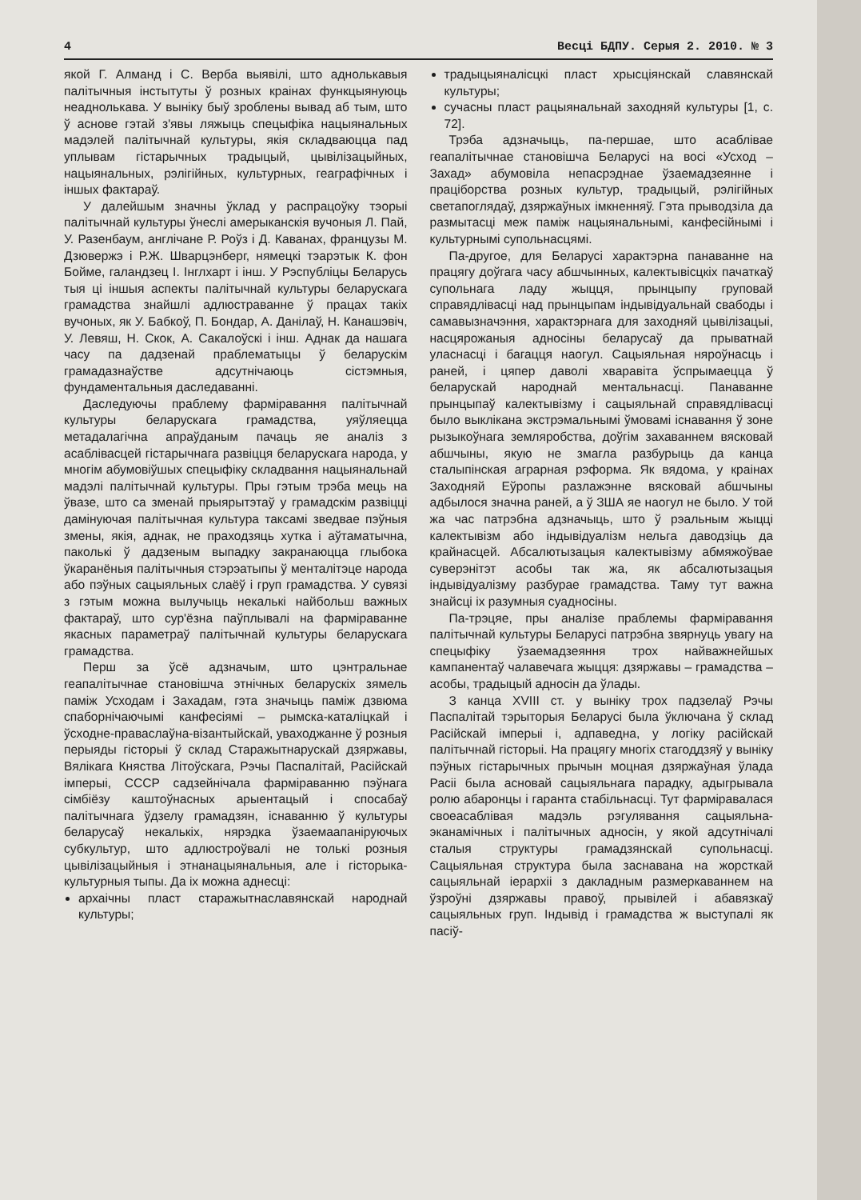4 Весці БДПУ. Серыя 2. 2010. № 3
якой Г. Алманд і С. Верба выявілі, што аднолькавыя палітычныя інстытуты ў розных краінах функцыянуюць неаднолькава. У выніку быў зроблены вывад аб тым, што ў аснове гэтай з'явы ляжыць спецыфіка нацыянальных мадэлей палітычнай культуры, якія складваюцца пад уплывам гістарычных традыцый, цывілізацыйных, нацыянальных, рэлігійных, культурных, геаграфічных і іншых фактараў.
У далейшым значны ўклад у распрацоўку тэорыі палітычнай культуры ўнеслі амерыканскія вучоныя Л. Пай, У. Разенбаум, англічане Р. Роўз і Д. Каванах, французы М. Дзювержэ і Р.Ж. Шварцэнберг, нямецкі тэарэтык К. фон Бойме, галандзец І. Інглхарт і інш. У Рэспубліцы Беларусь тыя ці іншыя аспекты палітычнай культуры беларускага грамадства знайшлі адлюстраванне ў працах такіх вучоных, як У. Бабкоў, П. Бондар, А. Данілаў, Н. Канашэвіч, У. Левяш, Н. Скок, А. Сакалоўскі і інш. Аднак да нашага часу па дадзенай праблематыцы ў беларускім грамадазнаўстве адсутнічаюць сістэмныя, фундаментальныя даследаванні.
Даследуючы праблему фарміравання палітычнай культуры беларускага грамадства, уяўляецца метадалагічна апраўданым пачаць яе аналіз з асаблівасцей гістарычнага развіцця беларускага народа, у многім абумовіўшых спецыфіку складвання нацыянальнай мадэлі палітычнай культуры. Пры гэтым трэба мець на ўвазе, што са зменай прыярытэтаў у грамадскім развіцці дамінуючая палітычная культура таксамі зведвае пэўныя змены, якія, аднак, не праходзяць хутка і аўтаматычна, паколькі ў дадзеным выпадку закранаюцца глыбока ўкаранёныя палітычныя стэрэатыпы ў менталітэце народа або пэўных сацыяльных слаёў і груп грамадства. У сувязі з гэтым можна вылучыць некалькі найбольш важных фактараў, што сур'ёзна паўплывалі на фарміраванне якасных параметраў палітычнай культуры беларускага грамадства.
Перш за ўсё адзначым, што цэнтральнае геапалітычнае становішча этнічных беларускіх зямель паміж Усходам і Захадам, гэта значыць паміж дзвюма спаборнічаючымі канфесіямі – рымска-каталіцкай і ўсходне-праваслаўна-візантыйскай, уваходжанне ў розныя перыяды гісторыі ў склад Старажытнарускай дзяржавы, Вялікага Княства Літоўскага, Рэчы Паспалітай, Расійскай імперыі, СССР садзейнічала фарміраванню пэўнага сімбіёзу каштоўнасных арыентацый і спосабаў палітычнага ўдзелу грамадзян, існаванню ў культуры беларусаў некалькіх, нярэдка ўзаемаапаніруючых субкультур, што адлюстроўвалі не толькі розныя цывілізацыйныя і этнанацыянальныя, але і гісторыка-культурныя тыпы. Да іх можна аднесці:
архаічны пласт старажытнаславянскай народнай культуры;
традыцыяналісцкі пласт хрысціянскай славянскай культуры;
сучасны пласт рацыянальнай заходняй культуры [1, с. 72].
Трэба адзначыць, па-першае, што асаблівае геапалітычнае становішча Беларусі на восі «Усход – Захад» абумовіла непасрэднае ўзаемадзеянне і праціборства розных культур, традыцый, рэлігійных светапоглядаў, дзяржаўных імкненняў. Гэта прыводзіла да размытасці меж паміж нацыянальнымі, канфесійнымі і культурнымі супольнасцямі.
Па-другое, для Беларусі характэрна панаванне на працягу доўгага часу абшчынных, калектывісцкіх пачаткаў супольнага ладу жыцця, прынцыпу груповай справядлівасці над прынцыпам індывідуальнай свабоды і самавызначэння, характэрнага для заходняй цывілізацыі, насцярожаныя адносіны беларусаў да прыватнай уласнасці і багацця наогул. Сацыяльная няроўнасць і раней, і цяпер даволі хваравіта ўспрымаецца ў беларускай народнай ментальнасці. Панаванне прынцыпаў калектывізму і сацыяльнай справядлівасці было выклікана экстрэмальнымі ўмовамі існавання ў зоне рызыкоўнага земляробства, доўгім захаваннем вясковай абшчыны, якую не змагла разбурыць да канца сталыпінская аграрная рэформа. Як вядома, у краінах Заходняй Еўропы разлажэнне вясковай абшчыны адбылося значна раней, а ў ЗША яе наогул не было. У той жа час патрэбна адзначыць, што ў рэальным жыцці калектывізм або індывідуалізм нельга даводзіць да крайнасцей. Абсалютызацыя калектывізму абмяжоўвае суверэнітэт асобы так жа, як абсалютызацыя індывідуалізму разбурае грамадства. Таму тут важна знайсці іх разумныя суадносіны.
Па-трэцяе, пры аналізе праблемы фарміравання палітычнай культуры Беларусі патрэбна звярнуць увагу на спецыфіку ўзаемадзеяння трох найважнейшых кампанентаў чалавечага жыцця: дзяржавы – грамадства – асобы, традыцый адносін да ўлады.
З канца XVIII ст. у выніку трох падзелаў Рэчы Паспалітай тэрыторыя Беларусі была ўключана ў склад Расійскай імперыі і, адпаведна, у логіку расійскай палітычнай гісторыі. На працягу многіх стагоддзяў у выніку пэўных гістарычных прычын моцная дзяржаўная ўлада Расіі была асновай сацыяльнага парадку, адыгрывала ролю абаронцы і гаранта стабільнасці. Тут фарміравалася своеасаблівая мадэль рэгулявання сацыяльна-эканамічных і палітычных адносін, у якой адсутнічалі сталыя структуры грамадзянскай супольнасці. Сацыяльная структура была заснавана на жорсткай сацыяльнай іерархіі з дакладным размеркаваннем на ўзроўні дзяржавы правоў, прывілей і абавязкаў сацыяльных груп. Індывід і грамадства ж выступалі як пасіў-